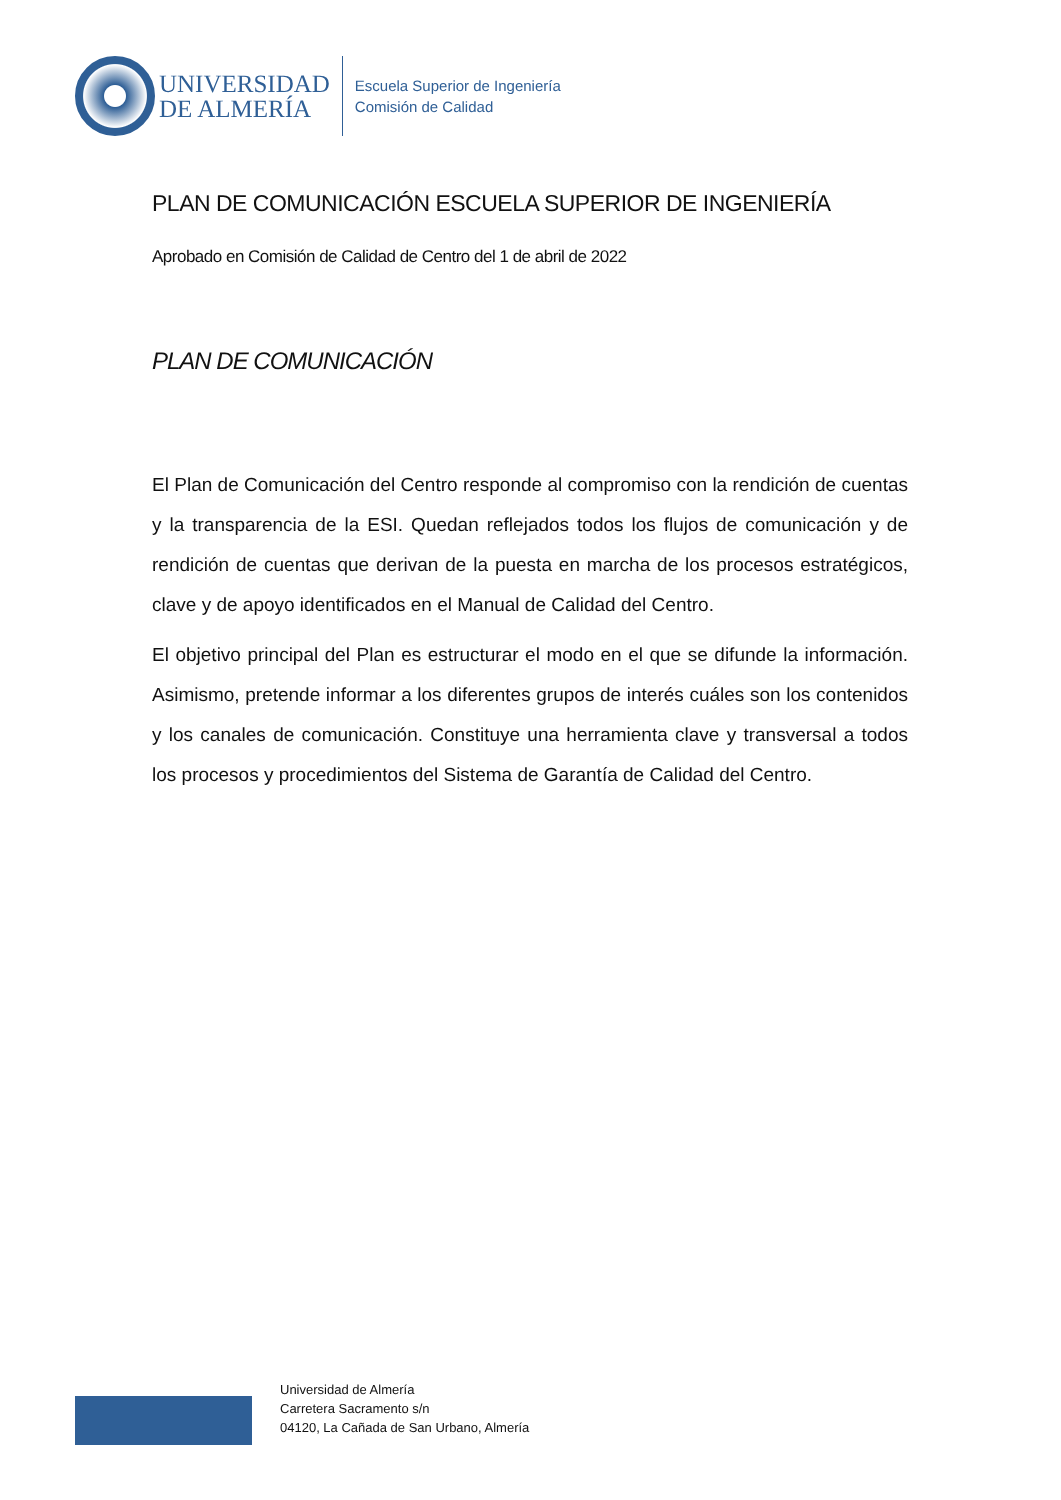UNIVERSIDAD
DE ALMERÍA
Escuela Superior de Ingeniería
Comisión de Calidad
PLAN DE COMUNICACIÓN ESCUELA SUPERIOR DE INGENIERÍA
Aprobado en Comisión de Calidad de Centro del 1 de abril de 2022
PLAN DE COMUNICACIÓN
El Plan de Comunicación del Centro responde al compromiso con la rendición de cuentas y la transparencia de la ESI. Quedan reflejados todos los flujos de comunicación y de rendición de cuentas que derivan de la puesta en marcha de los procesos estratégicos, clave y de apoyo identificados en el Manual de Calidad del Centro.
El objetivo principal del Plan es estructurar el modo en el que se difunde la información. Asimismo, pretende informar a los diferentes grupos de interés cuáles son los contenidos y los canales de comunicación. Constituye una herramienta clave y transversal a todos los procesos y procedimientos del Sistema de Garantía de Calidad del Centro.
Universidad de Almería
Carretera Sacramento s/n
04120, La Cañada de San Urbano, Almería